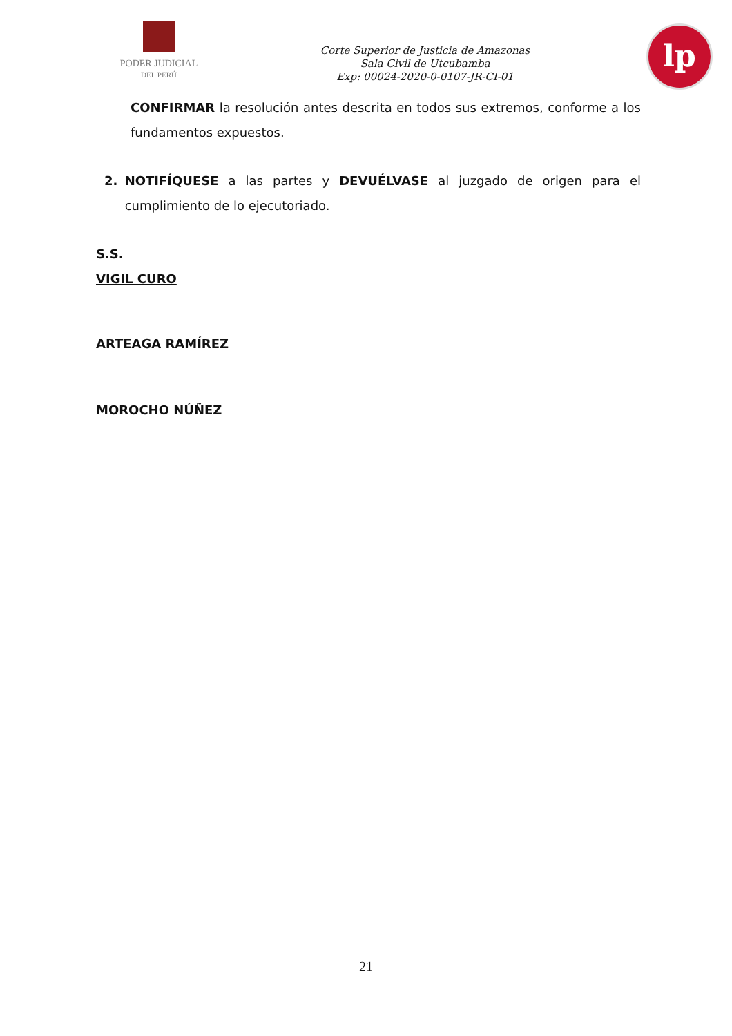PODER JUDICIAL
DEL PERÚ
Corte Superior de Justicia de Amazonas
Sala Civil de Utcubamba
Exp: 00024-2020-0-0107-JR-CI-01
lp
CONFIRMAR la resolución antes descrita en todos sus extremos, conforme a los fundamentos expuestos.
2. NOTIFÍQUESE a las partes y DEVUÉLVASE al juzgado de origen para el cumplimiento de lo ejecutoriado.
S.S.
VIGIL CURO
ARTEAGA RAMÍREZ
MOROCHO NÚÑEZ
21